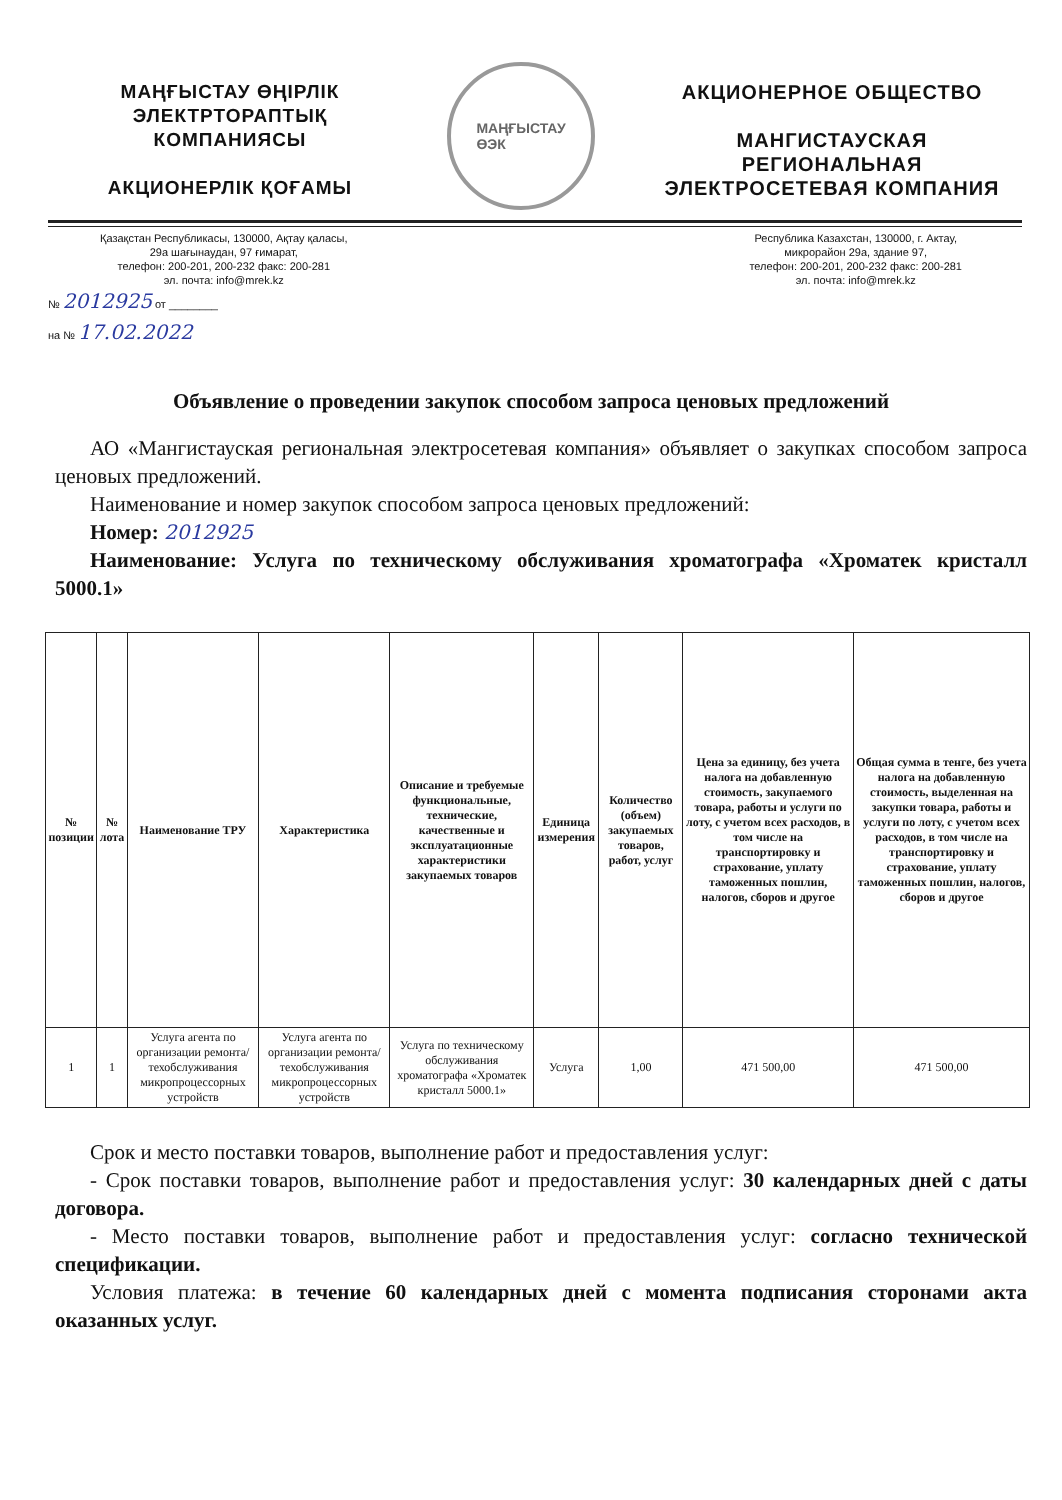МАҢҒЫСТАУ ӨҢІРЛІК
ЭЛЕКТРТОРАПТЫҚ
КОМПАНИЯСЫ
АКЦИОНЕРЛІК ҚОҒАМЫ
МАҢҒЫСТАУ
ӨЭК
АКЦИОНЕРНОЕ ОБЩЕСТВО
МАНГИСТАУСКАЯ
РЕГИОНАЛЬНАЯ
ЭЛЕКТРОСЕТЕВАЯ КОМПАНИЯ
Қазақстан Республикасы, 130000, Ақтау қаласы,
29а шағынаудан, 97 ғимарат,
телефон: 200-201, 200-232 факс: 200-281
эл. почта: info@mrek.kz
Республика Казахстан, 130000, г. Актау,
микрорайон 29а, здание 97,
телефон: 200-201, 200-232 факс: 200-281
эл. почта: info@mrek.kz
№ 2012925 от ________
на № 17.02.2022
Объявление о проведении закупок способом запроса ценовых предложений
АО «Мангистауская региональная электросетевая компания» объявляет о закупках способом запроса ценовых предложений.
Наименование и номер закупок способом запроса ценовых предложений:
Номер: 2012925
Наименование: Услуга по техническому обслуживания хроматографа «Хроматек кристалл 5000.1»
| № позиции | № лота | Наименование ТРУ | Характеристика | Описание и требуемые функциональные, технические, качественные и эксплуатационные характеристики закупаемых товаров | Единица измерения | Количество (объем) закупаемых товаров, работ, услуг | Цена за единицу, без учета налога на добавленную стоимость, закупаемого товара, работы и услуги по лоту, с учетом всех расходов, в том числе на транспортировку и страхование, уплату таможенных пошлин, налогов, сборов и другое | Общая сумма в тенге, без учета налога на добавленную стоимость, выделенная на закупки товара, работы и услуги по лоту, с учетом всех расходов, в том числе на транспортировку и страхование, уплату таможенных пошлин, налогов, сборов и другое |
| --- | --- | --- | --- | --- | --- | --- | --- | --- |
| 1 | 1 | Услуга агента по организации ремонта/техобслуживания микропроцессорных устройств | Услуга агента по организации ремонта/техобслуживания микропроцессорных устройств | Услуга по техническому обслуживания хроматографа «Хроматек кристалл 5000.1» | Услуга | 1,00 | 471 500,00 | 471 500,00 |
Срок и место поставки товаров, выполнение работ и предоставления услуг:
- Срок поставки товаров, выполнение работ и предоставления услуг: 30 календарных дней с даты договора.
- Место поставки товаров, выполнение работ и предоставления услуг: согласно технической спецификации.
Условия платежа: в течение 60 календарных дней с момента подписания сторонами акта оказанных услуг.